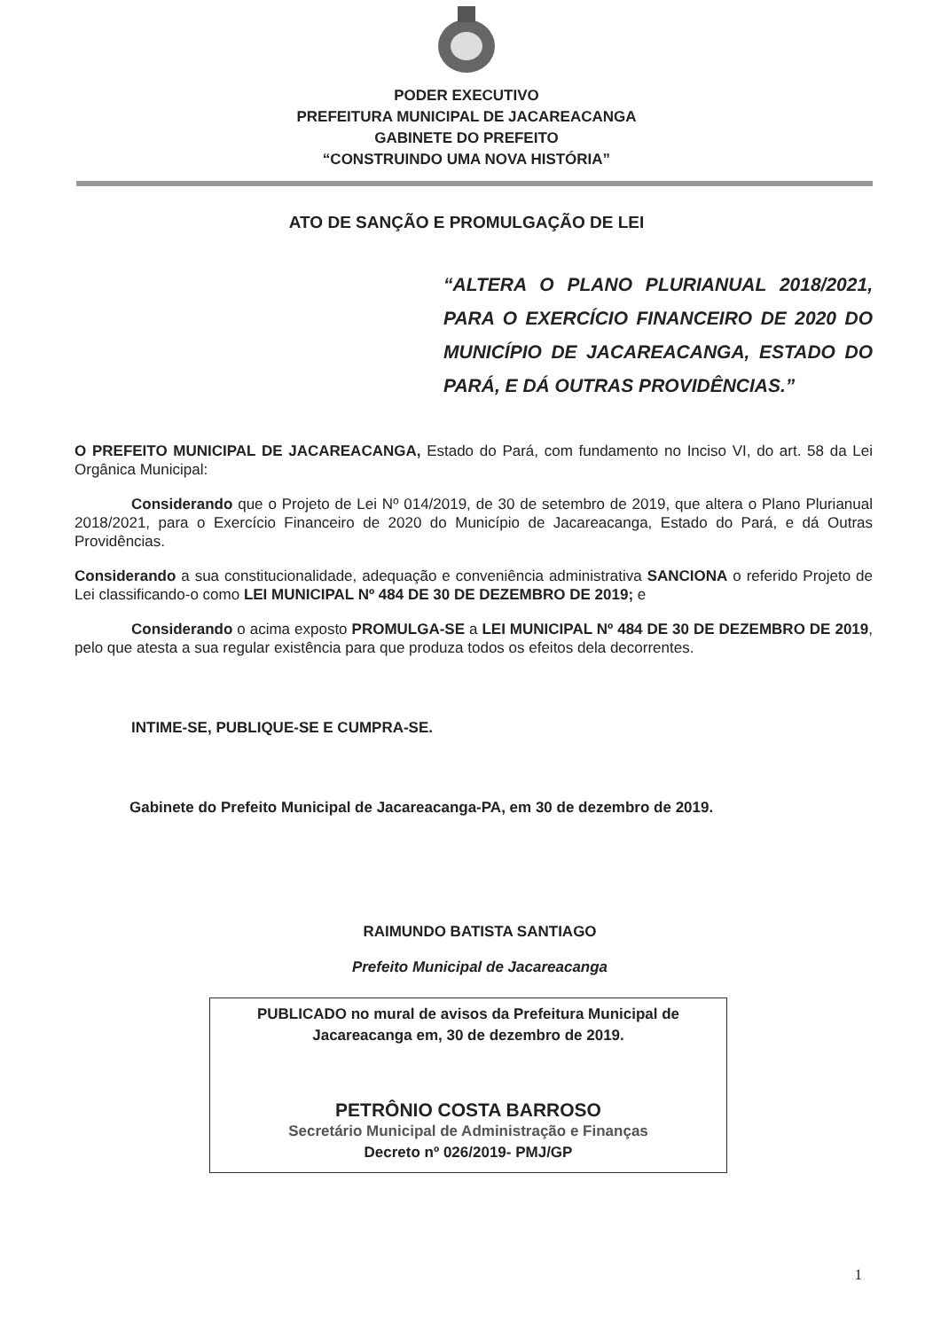PODER EXECUTIVO
PREFEITURA MUNICIPAL DE JACAREACANGA
GABINETE DO PREFEITO
“CONSTRUINDO UMA NOVA HISTÓRIA”
ATO DE SANÇÃO E PROMULGAÇÃO DE LEI
“ALTERA O PLANO PLURIANUAL 2018/2021, PARA O EXERCÍCIO FINANCEIRO DE 2020 DO MUNICÍPIO DE JACAREACANGA, ESTADO DO PARÁ, E DÁ OUTRAS PROVIDÊNCIAS.”
O PREFEITO MUNICIPAL DE JACAREACANGA, Estado do Pará, com fundamento no Inciso VI, do art. 58 da Lei Orgânica Municipal:
Considerando que o Projeto de Lei Nº 014/2019, de 30 de setembro de 2019, que altera o Plano Plurianual 2018/2021, para o Exercício Financeiro de 2020 do Município de Jacareacanga, Estado do Pará, e dá Outras Providências.
Considerando a sua constitucionalidade, adequação e conveniência administrativa SANCIONA o referido Projeto de Lei classificando-o como LEI MUNICIPAL Nº 484 DE 30 DE DEZEMBRO DE 2019; e
Considerando o acima exposto PROMULGA-SE a LEI MUNICIPAL Nº 484 DE 30 DE DEZEMBRO DE 2019, pelo que atesta a sua regular existência para que produza todos os efeitos dela decorrentes.
INTIME-SE, PUBLIQUE-SE E CUMPRA-SE.
Gabinete do Prefeito Municipal de Jacareacanga-PA, em 30 de dezembro de 2019.
RAIMUNDO BATISTA SANTIAGO
Prefeito Municipal de Jacareacanga
PUBLICADO no mural de avisos da Prefeitura Municipal de Jacareacanga em, 30 de dezembro de 2019.
PETRÔNIO COSTA BARROSO
Secretário Municipal de Administração e Finanças
Decreto nº 026/2019- PMJ/GP
1